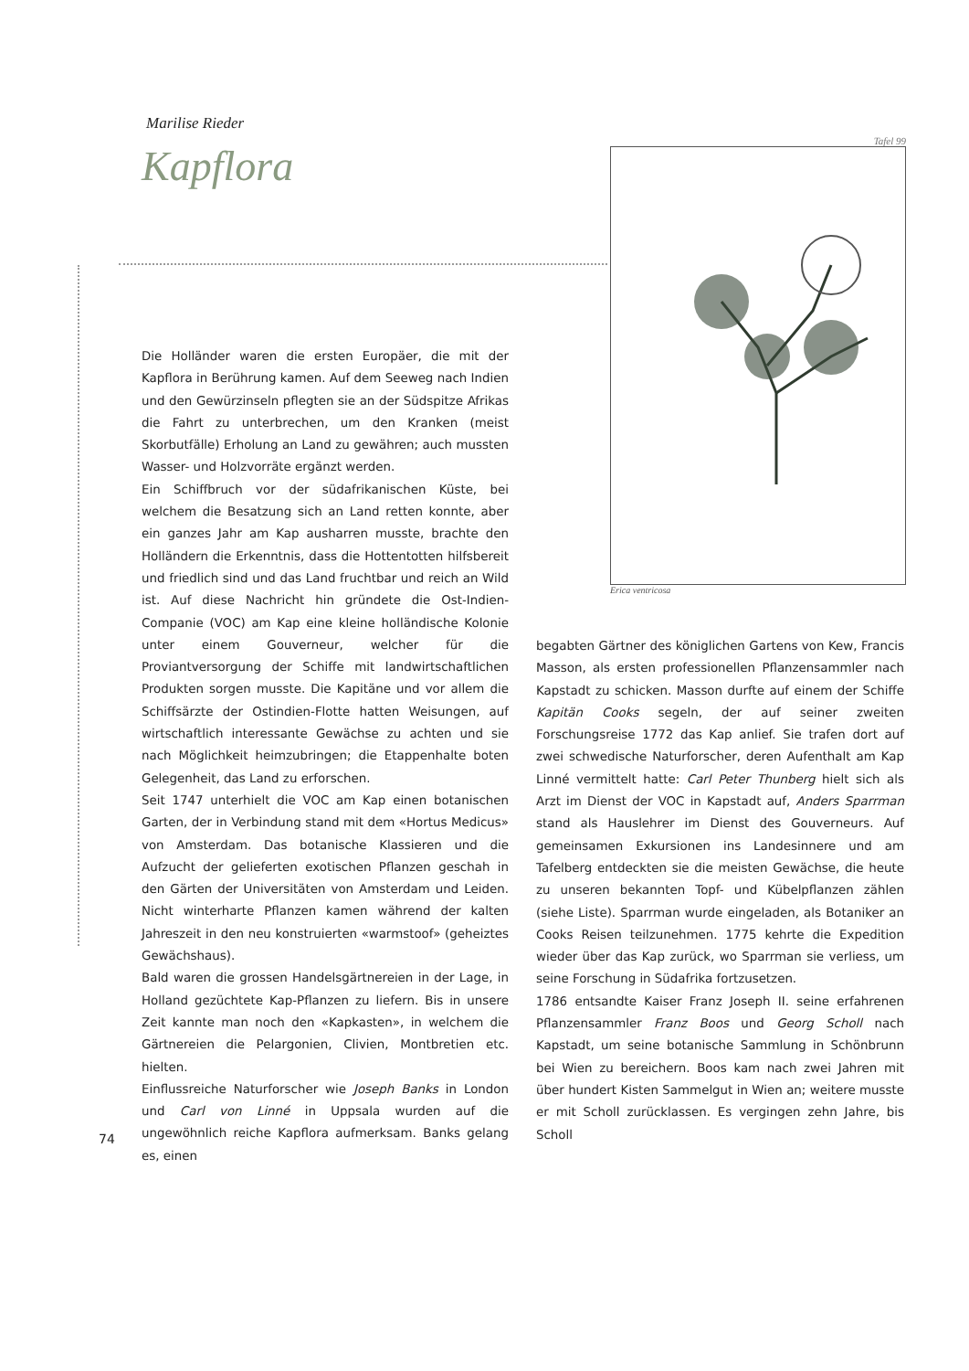Marilise Rieder
Kapflora
Tafel 99
Erica ventricosa
Die Holländer waren die ersten Europäer, die mit der Kapflora in Berührung kamen. Auf dem Seeweg nach Indien und den Gewürzinseln pflegten sie an der Südspitze Afrikas die Fahrt zu unterbrechen, um den Kranken (meist Skorbutfälle) Erholung an Land zu gewähren; auch mussten Wasser- und Holzvorräte ergänzt werden.
Ein Schiffbruch vor der südafrikanischen Küste, bei welchem die Besatzung sich an Land retten konnte, aber ein ganzes Jahr am Kap ausharren musste, brachte den Holländern die Erkenntnis, dass die Hottentotten hilfsbereit und friedlich sind und das Land fruchtbar und reich an Wild ist. Auf diese Nachricht hin gründete die Ost-Indien-Companie (VOC) am Kap eine kleine holländische Kolonie unter einem Gouverneur, welcher für die Proviantversorgung der Schiffe mit landwirtschaftlichen Produkten sorgen musste. Die Kapitäne und vor allem die Schiffsärzte der Ostindien-Flotte hatten Weisungen, auf wirtschaftlich interessante Gewächse zu achten und sie nach Möglichkeit heimzubringen; die Etappenhalte boten Gelegenheit, das Land zu erforschen.
Seit 1747 unterhielt die VOC am Kap einen botanischen Garten, der in Verbindung stand mit dem «Hortus Medicus» von Amsterdam. Das botanische Klassieren und die Aufzucht der gelieferten exotischen Pflanzen geschah in den Gärten der Universitäten von Amsterdam und Leiden. Nicht winterharte Pflanzen kamen während der kalten Jahreszeit in den neu konstruierten «warmstoof» (geheiztes Gewächshaus).
Bald waren die grossen Handelsgärtnereien in der Lage, in Holland gezüchtete Kap-Pflanzen zu liefern. Bis in unsere Zeit kannte man noch den «Kapkasten», in welchem die Gärtnereien die Pelargonien, Clivien, Montbretien etc. hielten.
Einflussreiche Naturforscher wie Joseph Banks in London und Carl von Linné in Uppsala wurden auf die ungewöhnlich reiche Kapflora aufmerksam. Banks gelang es, einen
begabten Gärtner des königlichen Gartens von Kew, Francis Masson, als ersten professionellen Pflanzensammler nach Kapstadt zu schicken. Masson durfte auf einem der Schiffe Kapitän Cooks segeln, der auf seiner zweiten Forschungsreise 1772 das Kap anlief. Sie trafen dort auf zwei schwedische Naturforscher, deren Aufenthalt am Kap Linné vermittelt hatte: Carl Peter Thunberg hielt sich als Arzt im Dienst der VOC in Kapstadt auf, Anders Sparrman stand als Hauslehrer im Dienst des Gouverneurs. Auf gemeinsamen Exkursionen ins Landesinnere und am Tafelberg entdeckten sie die meisten Gewächse, die heute zu unseren bekannten Topf- und Kübelpflanzen zählen (siehe Liste). Sparrman wurde eingeladen, als Botaniker an Cooks Reisen teilzunehmen. 1775 kehrte die Expedition wieder über das Kap zurück, wo Sparrman sie verliess, um seine Forschung in Südafrika fortzusetzen.
1786 entsandte Kaiser Franz Joseph II. seine erfahrenen Pflanzensammler Franz Boos und Georg Scholl nach Kapstadt, um seine botanische Sammlung in Schönbrunn bei Wien zu bereichern. Boos kam nach zwei Jahren mit über hundert Kisten Sammelgut in Wien an; weitere musste er mit Scholl zurücklassen. Es vergingen zehn Jahre, bis Scholl
74